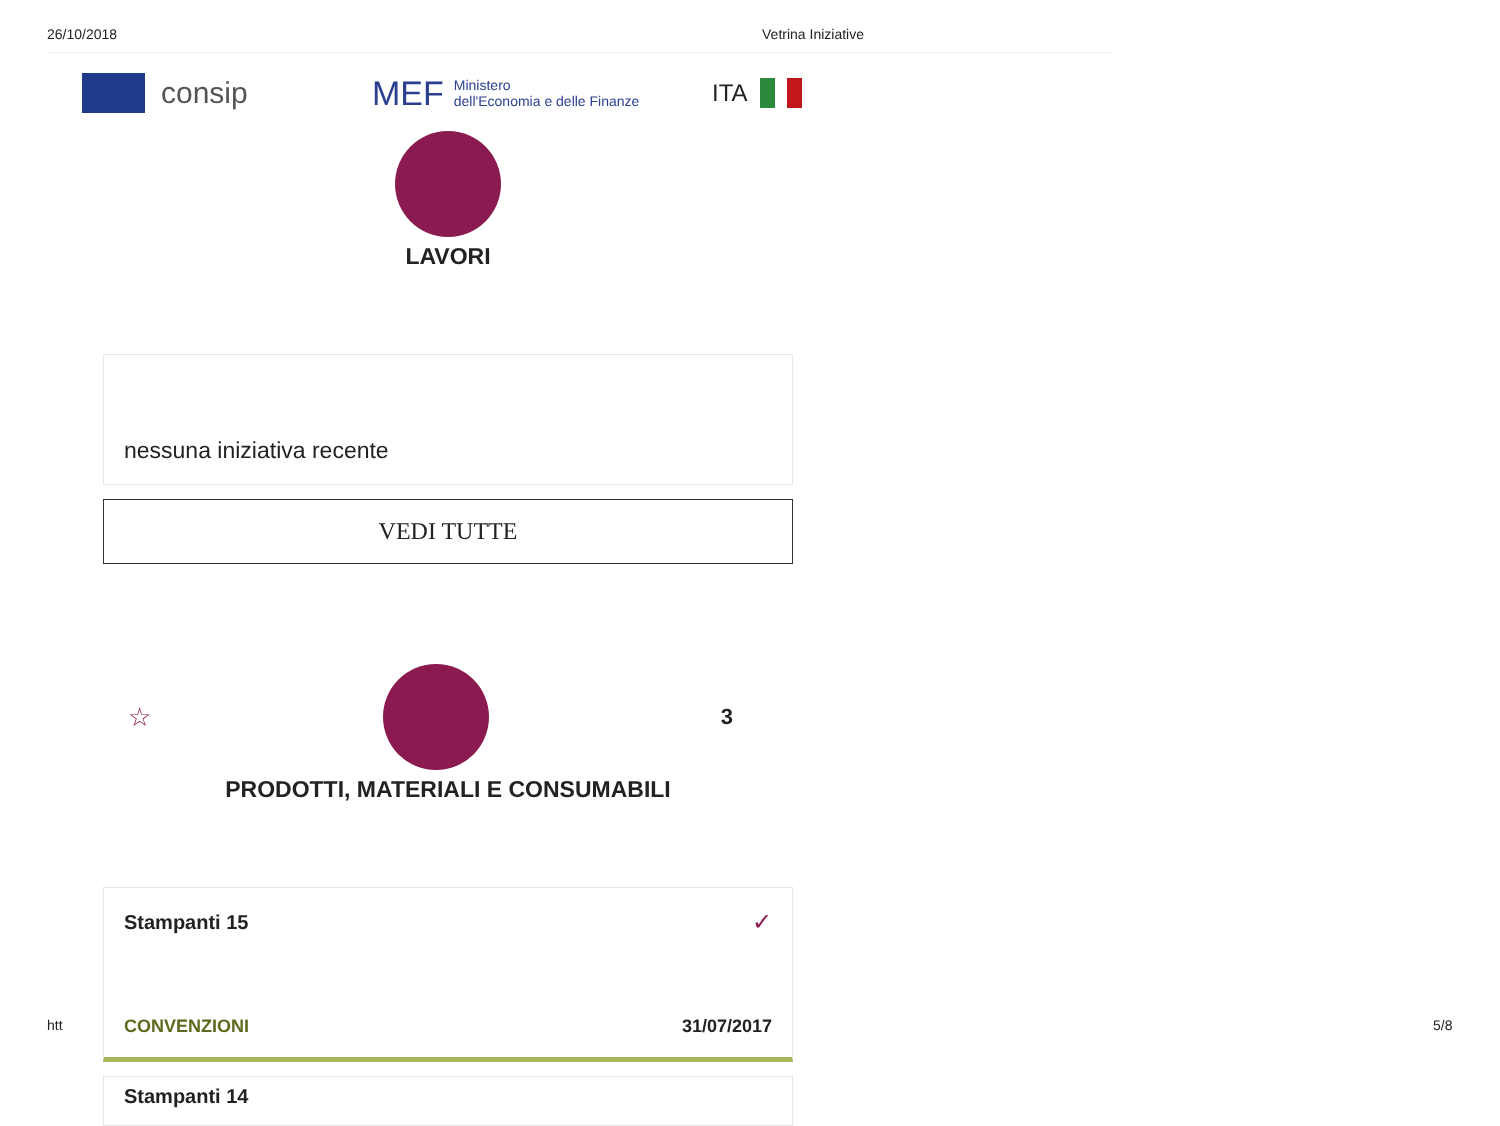26/10/2018 Vetrina Iniziative
consip
MEF
Ministero
dell'Economia e delle Finanze
ITA
LAVORI
nessuna iniziativa recente
VEDI TUTTE
☆
3
PRODOTTI, MATERIALI E CONSUMABILI
Stampanti 15 ✓
CONVENZIONI 31/07/2017
Stampanti 14
htt 5/8